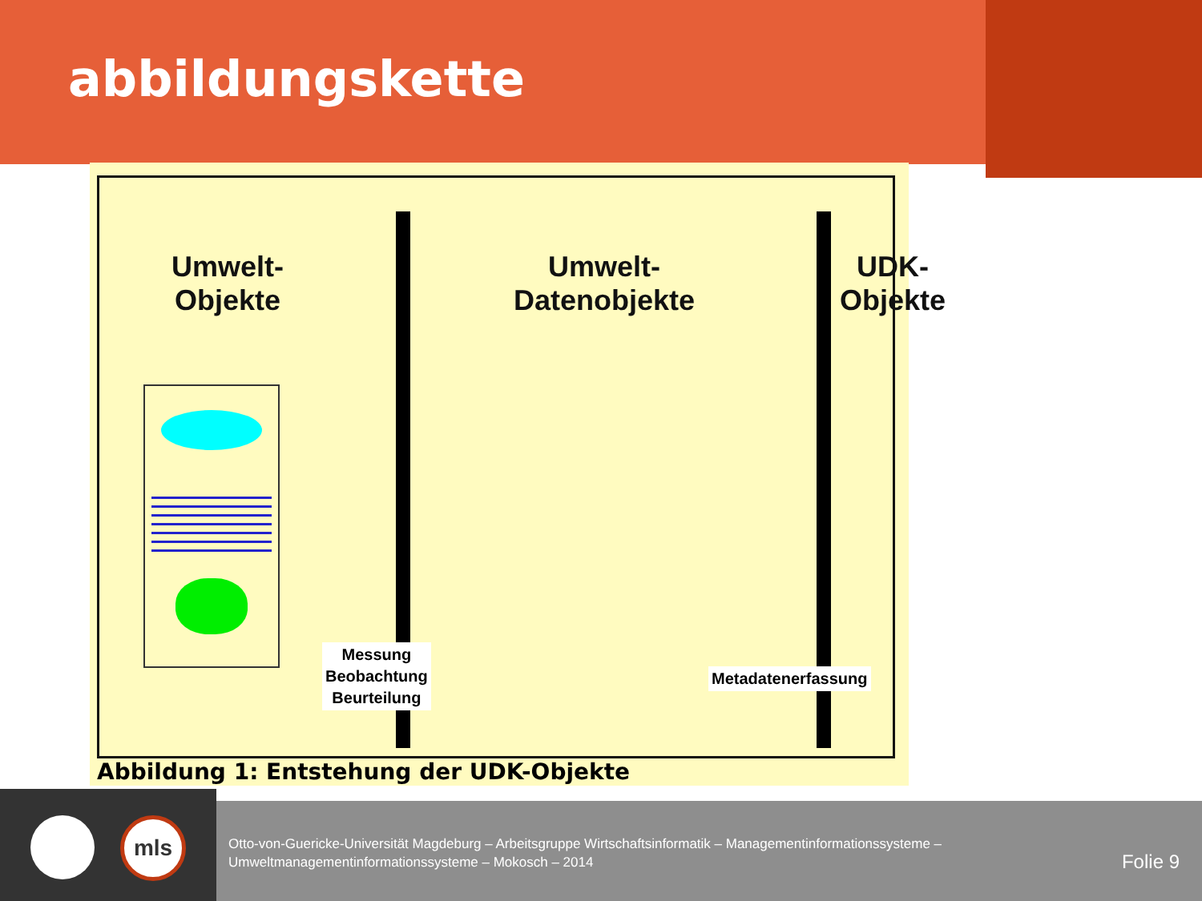abbildungskette
Umwelt-
Objekte
Umwelt-
Datenobjekte
UDK-
Objekte
Messung
Beobachtung
Beurteilung
Metadatenerfassung
Abbildung 1: Entstehung der UDK-Objekte
mls
Otto-von-Guericke-Universität Magdeburg – Arbeitsgruppe Wirtschaftsinformatik – Managementinformationssysteme –
Umweltmanagementinformationssysteme – Mokosch – 2014
Folie 9